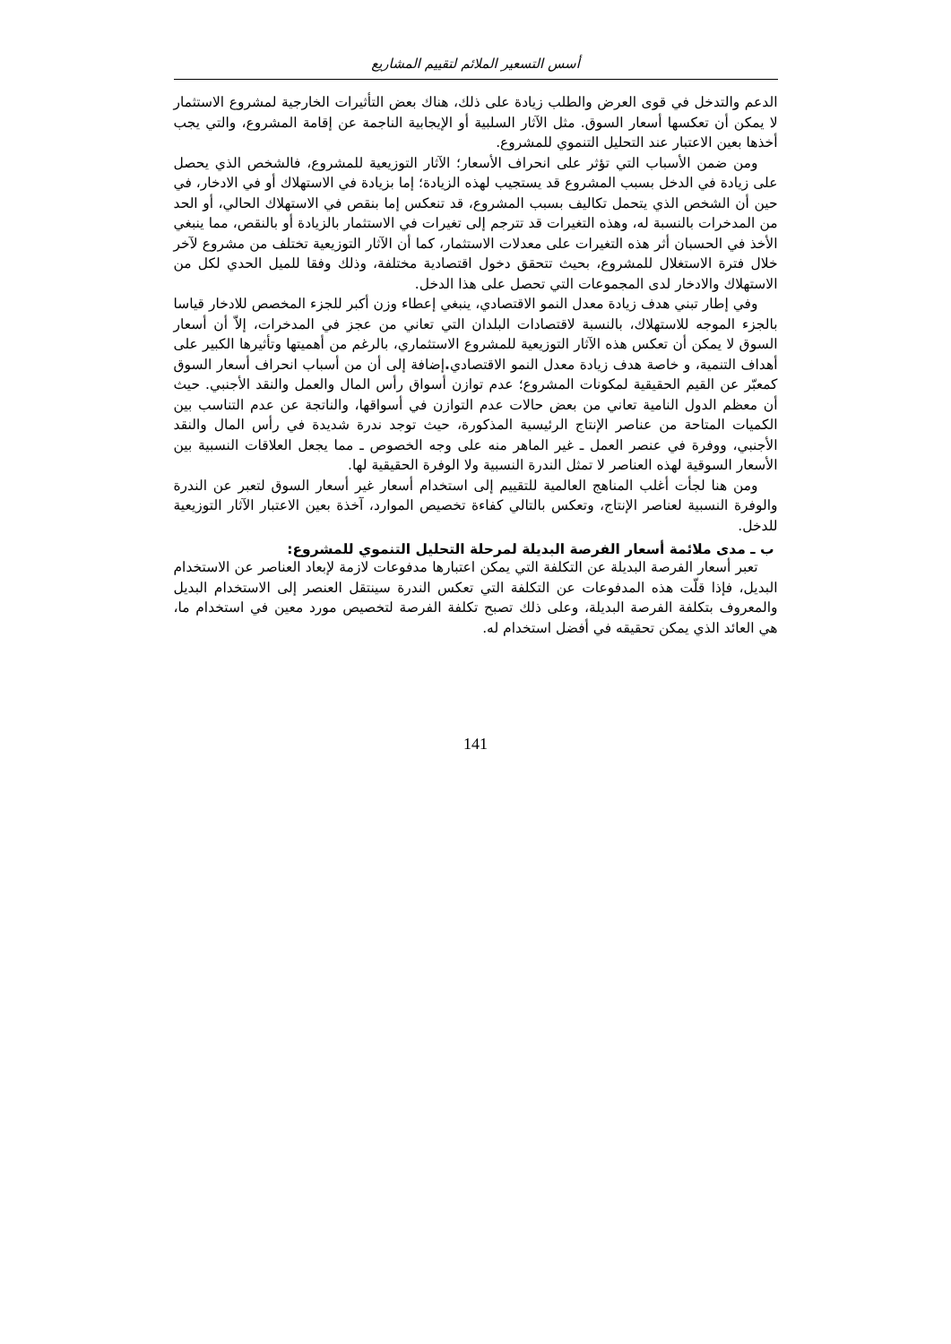أسس التسعير الملائم لتقييم المشاريع
الدعم والتدخل في قوى العرض والطلب زيادة على ذلك، هناك بعض التأثيرات الخارجية لمشروع الاستثمار لا يمكن أن تعكسها أسعار السوق. مثل الآثار السلبية أو الإيجابية الناجمة عن إقامة المشروع، والتي يجب أخذها بعين الاعتبار عند التحليل التنموي للمشروع.
ومن ضمن الأسباب التي تؤثر على انحراف الأسعار؛ الآثار التوزيعية للمشروع، فالشخص الذي يحصل على زيادة في الدخل بسبب المشروع قد يستجيب لهذه الزيادة؛ إما بزيادة في الاستهلاك أو في الادخار، في حين أن الشخص الذي يتحمل تكاليف بسبب المشروع، قد تنعكس إما بنقص في الاستهلاك الحالي، أو الحد من المدخرات بالنسبة له، وهذه التغيرات قد تترجم إلى تغيرات في الاستثمار بالزيادة أو بالنقص، مما ينبغي الأخذ في الحسبان أثر هذه التغيرات على معدلات الاستثمار، كما أن الآثار التوزيعية تختلف من مشروع لآخر خلال فترة الاستغلال للمشروع، بحيث تتحقق دخول اقتصادية مختلفة، وذلك وفقا للميل الحدي لكل من الاستهلاك والادخار لدى المجموعات التي تحصل على هذا الدخل.
وفي إطار تبني هدف زيادة معدل النمو الاقتصادي، ينبغي إعطاء وزن أكبر للجزء المخصص للادخار قياسا بالجزء الموجه للاستهلاك، بالنسبة لاقتصادات البلدان التي تعاني من عجز في المدخرات، إلاّ أن أسعار السوق لا يمكن أن تعكس هذه الآثار التوزيعية للمشروع الاستثماري، بالرغم من أهميتها وتأثيرها الكبير على أهداف التنمية، و خاصة هدف زيادة معدل النمو الاقتصادي. إضافة إلى أن من أسباب انحراف أسعار السوق كمعبّر عن القيم الحقيقية لمكونات المشروع؛ عدم توازن أسواق رأس المال والعمل والنقد الأجنبي. حيث أن معظم الدول النامية تعاني من بعض حالات عدم التوازن في أسواقها، والناتجة عن عدم التناسب بين الكميات المتاحة من عناصر الإنتاج الرئيسية المذكورة، حيث توجد ندرة شديدة في رأس المال والنقد الأجنبي، ووفرة في عنصر العمل ـ غير الماهر منه على وجه الخصوص ـ مما يجعل العلاقات النسبية بين الأسعار السوقية لهذه العناصر لا تمثل الندرة النسبية ولا الوفرة الحقيقية لها.
ومن هنا لجأت أغلب المناهج العالمية للتقييم إلى استخدام أسعار غير أسعار السوق لتعبر عن الندرة والوفرة النسبية لعناصر الإنتاج، وتعكس بالتالي كفاءة تخصيص الموارد، آخذة بعين الاعتبار الآثار التوزيعية للدخل.
ب ـ مدى ملائمة أسعار الفرصة البديلة لمرحلة التحليل التنموي للمشروع:
تعبر أسعار الفرصة البديلة عن التكلفة التي يمكن اعتبارها مدفوعات لازمة لإبعاد العناصر عن الاستخدام البديل، فإذا قلّت هذه المدفوعات عن التكلفة التي تعكس الندرة سينتقل العنصر إلى الاستخدام البديل والمعروف بتكلفة الفرصة البديلة، وعلى ذلك تصبح تكلفة الفرصة لتخصيص مورد معين في استخدام ما، هي العائد الذي يمكن تحقيقه في أفضل استخدام له.
141